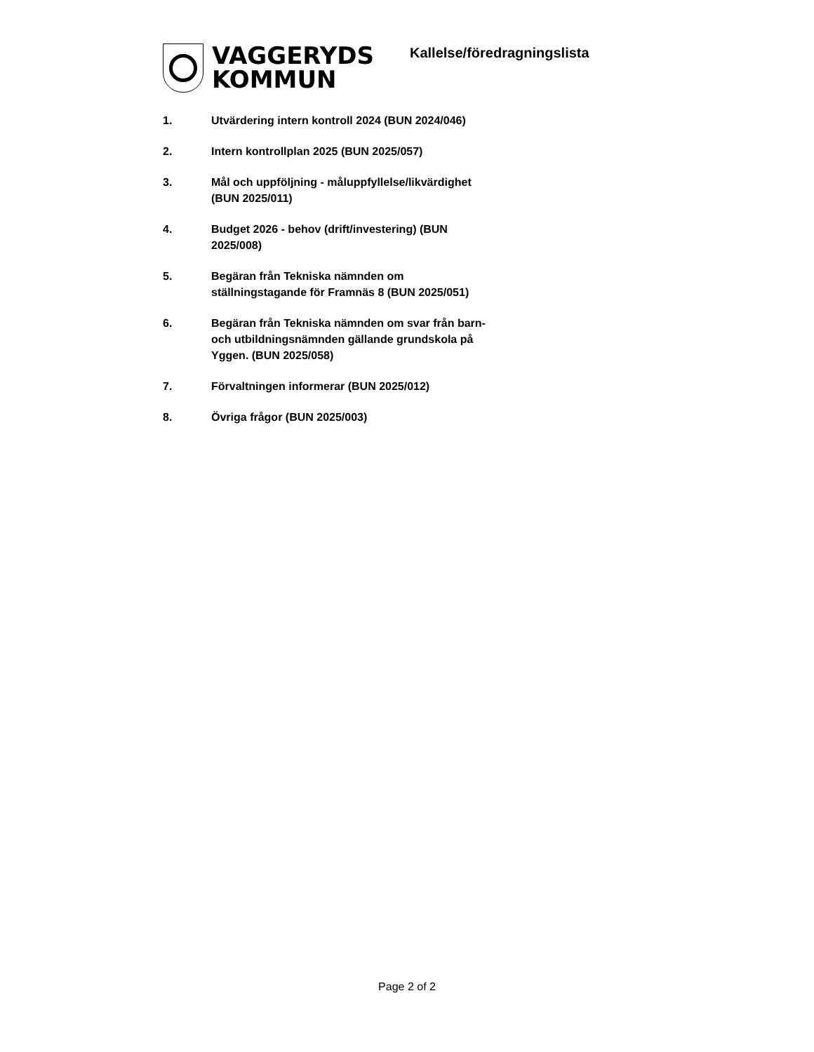VAGGERYDS
KOMMUN
Kallelse/föredragningslista
1. Utvärdering intern kontroll 2024 (BUN 2024/046)
2. Intern kontrollplan 2025 (BUN 2025/057)
3. Mål och uppföljning - måluppfyllelse/likvärdighet
(BUN 2025/011)
4. Budget 2026 - behov (drift/investering) (BUN
2025/008)
5. Begäran från Tekniska nämnden om
ställningstagande för Framnäs 8 (BUN 2025/051)
6. Begäran från Tekniska nämnden om svar från barn-
och utbildningsnämnden gällande grundskola på
Yggen. (BUN 2025/058)
7. Förvaltningen informerar (BUN 2025/012)
8. Övriga frågor (BUN 2025/003)
Page 2 of 2